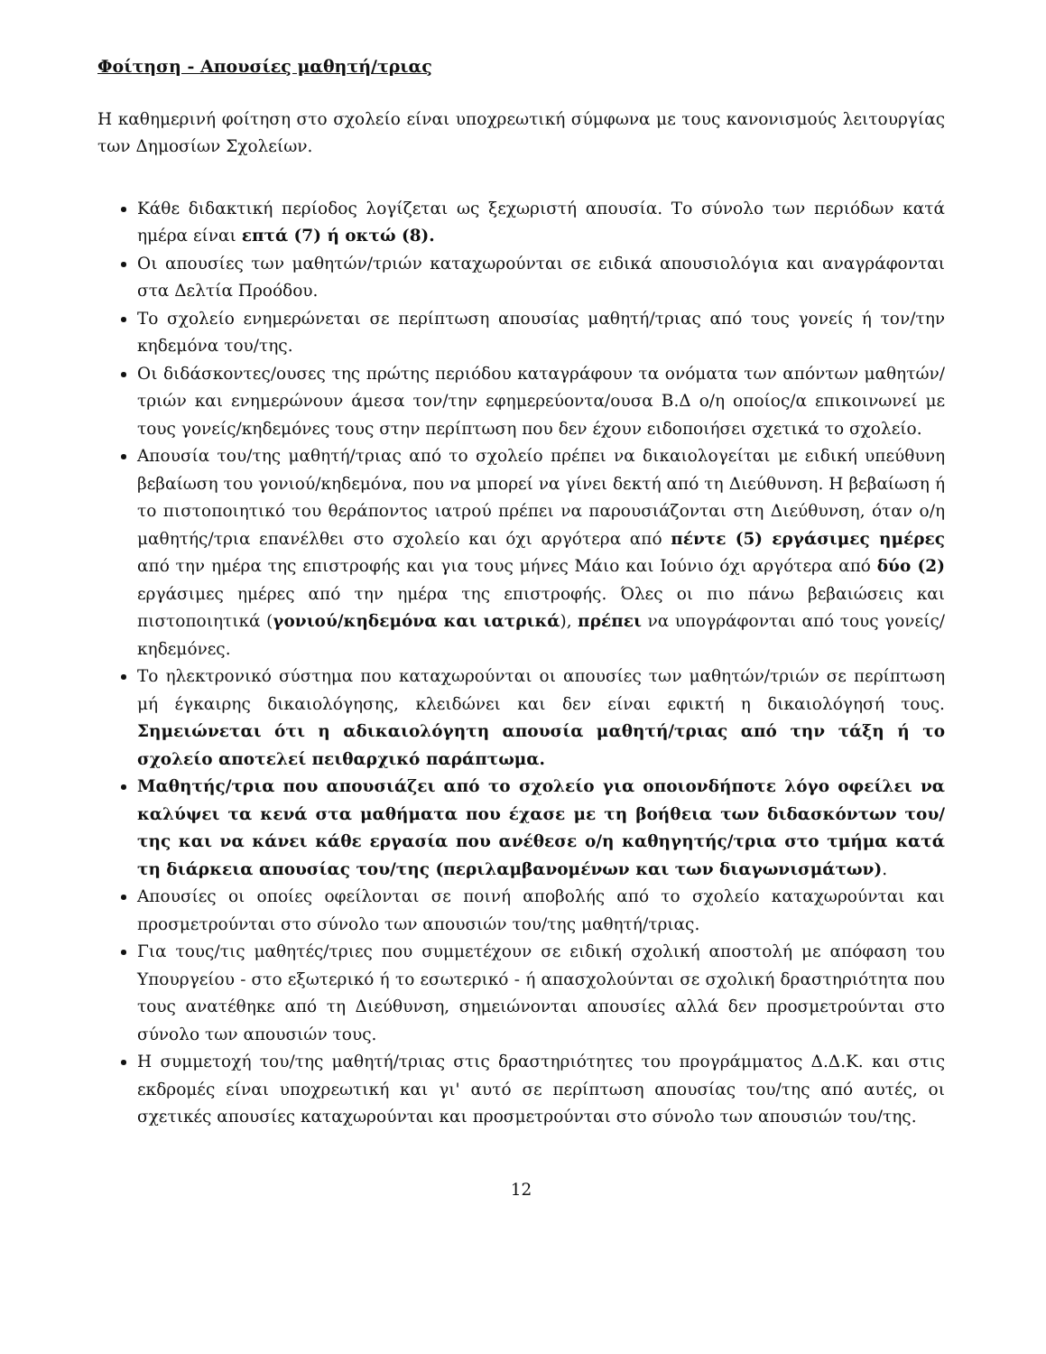Φοίτηση - Απουσίες μαθητή/τριας
Η καθημερινή φοίτηση στο σχολείο είναι υποχρεωτική σύμφωνα με τους κανονισμούς λειτουργίας των Δημοσίων Σχολείων.
Κάθε διδακτική περίοδος λογίζεται ως ξεχωριστή απουσία. Το σύνολο των περιόδων κατά ημέρα είναι επτά (7) ή οκτώ (8).
Οι απουσίες των μαθητών/τριών καταχωρούνται σε ειδικά απουσιολόγια και αναγράφονται στα Δελτία Προόδου.
Το σχολείο ενημερώνεται σε περίπτωση απουσίας μαθητή/τριας από τους γονείς ή τον/την κηδεμόνα του/της.
Οι διδάσκοντες/ουσες της πρώτης περιόδου καταγράφουν τα ονόματα των απόντων μαθητών/τριών και ενημερώνουν άμεσα τον/την εφημερεύοντα/ουσα Β.Δ ο/η οποίος/α επικοινωνεί με τους γονείς/κηδεμόνες τους στην περίπτωση που δεν έχουν ειδοποιήσει σχετικά το σχολείο.
Απουσία του/της μαθητή/τριας από το σχολείο πρέπει να δικαιολογείται με ειδική υπεύθυνη βεβαίωση του γονιού/κηδεμόνα, που να μπορεί να γίνει δεκτή από τη Διεύθυνση. Η βεβαίωση ή το πιστοποιητικό του θεράποντος ιατρού πρέπει να παρουσιάζονται στη Διεύθυνση, όταν ο/η μαθητής/τρια επανέλθει στο σχολείο και όχι αργότερα από πέντε (5) εργάσιμες ημέρες από την ημέρα της επιστροφής και για τους μήνες Μάιο και Ιούνιο όχι αργότερα από δύο (2) εργάσιμες ημέρες από την ημέρα της επιστροφής. Όλες οι πιο πάνω βεβαιώσεις και πιστοποιητικά (γονιού/κηδεμόνα και ιατρικά), πρέπει να υπογράφονται από τους γονείς/κηδεμόνες.
Το ηλεκτρονικό σύστημα που καταχωρούνται οι απουσίες των μαθητών/τριών σε περίπτωση μή έγκαιρης δικαιολόγησης, κλειδώνει και δεν είναι εφικτή η δικαιολόγησή τους. Σημειώνεται ότι η αδικαιολόγητη απουσία μαθητή/τριας από την τάξη ή το σχολείο αποτελεί πειθαρχικό παράπτωμα.
Μαθητής/τρια που απουσιάζει από το σχολείο για οποιονδήποτε λόγο οφείλει να καλύψει τα κενά στα μαθήματα που έχασε με τη βοήθεια των διδασκόντων του/της και να κάνει κάθε εργασία που ανέθεσε ο/η καθηγητής/τρια στο τμήμα κατά τη διάρκεια απουσίας του/της (περιλαμβανομένων και των διαγωνισμάτων).
Απουσίες οι οποίες οφείλονται σε ποινή αποβολής από το σχολείο καταχωρούνται και προσμετρούνται στο σύνολο των απουσιών του/της μαθητή/τριας.
Για τους/τις μαθητές/τριες που συμμετέχουν σε ειδική σχολική αποστολή με απόφαση του Υπουργείου - στο εξωτερικό ή το εσωτερικό - ή απασχολούνται σε σχολική δραστηριότητα που τους ανατέθηκε από τη Διεύθυνση, σημειώνονται απουσίες αλλά δεν προσμετρούνται στο σύνολο των απουσιών τους.
Η συμμετοχή του/της μαθητή/τριας στις δραστηριότητες του προγράμματος Δ.Δ.Κ. και στις εκδρομές είναι υποχρεωτική και γι' αυτό σε περίπτωση απουσίας του/της από αυτές, οι σχετικές απουσίες καταχωρούνται και προσμετρούνται στο σύνολο των απουσιών του/της.
12